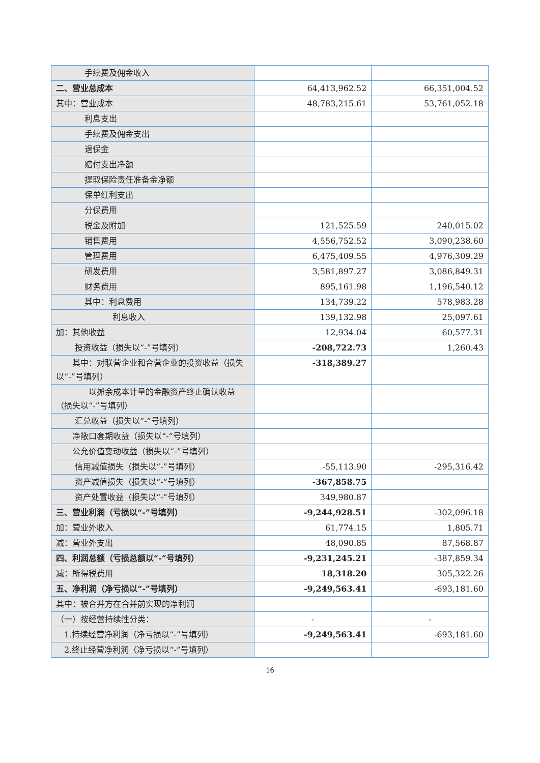| 手续费及佣金收入 | | |
| 二、营业总成本 | 64,413,962.52 | 66,351,004.52 |
| 其中：营业成本 | 48,783,215.61 | 53,761,052.18 |
| 利息支出 | | |
| 手续费及佣金支出 | | |
| 退保金 | | |
| 赔付支出净额 | | |
| 提取保险责任准备金净额 | | |
| 保单红利支出 | | |
| 分保费用 | | |
| 税金及附加 | 121,525.59 | 240,015.02 |
| 销售费用 | 4,556,752.52 | 3,090,238.60 |
| 管理费用 | 6,475,409.55 | 4,976,309.29 |
| 研发费用 | 3,581,897.27 | 3,086,849.31 |
| 财务费用 | 895,161.98 | 1,196,540.12 |
| 其中：利息费用 | 134,739.22 | 578,983.28 |
| 利息收入 | 139,132.98 | 25,097.61 |
| 加：其他收益 | 12,934.04 | 60,577.31 |
| 投资收益（损失以“-”号填列） | -208,722.73 | 1,260.43 |
| 其中：对联营企业和合营企业的投资收益（损失以“-”号填列） | -318,389.27 | |
| 以摊余成本计量的金融资产终止确认收益（损失以“-”号填列） | | |
| 汇兑收益（损失以“-”号填列） | | |
| 净敞口套期收益（损失以“-”号填列） | | |
| 公允价值变动收益（损失以“-”号填列） | | |
| 信用减值损失（损失以“-”号填列） | -55,113.90 | -295,316.42 |
| 资产减值损失（损失以“-”号填列） | -367,858.75 | |
| 资产处置收益（损失以“-”号填列） | 349,980.87 | |
| 三、营业利润（亏损以“-”号填列） | -9,244,928.51 | -302,096.18 |
| 加：营业外收入 | 61,774.15 | 1,805.71 |
| 减：营业外支出 | 48,090.85 | 87,568.87 |
| 四、利润总额（亏损总额以“-”号填列） | -9,231,245.21 | -387,859.34 |
| 减：所得税费用 | 18,318.20 | 305,322.26 |
| 五、净利润（净亏损以“-”号填列） | -9,249,563.41 | -693,181.60 |
| 其中：被合并方在合并前实现的净利润 | | |
| （一）按经营持续性分类： | - | - |
| 1.持续经营净利润（净亏损以“-”号填列） | -9,249,563.41 | -693,181.60 |
| 2.终止经营净利润（净亏损以“-”号填列） | | |
16